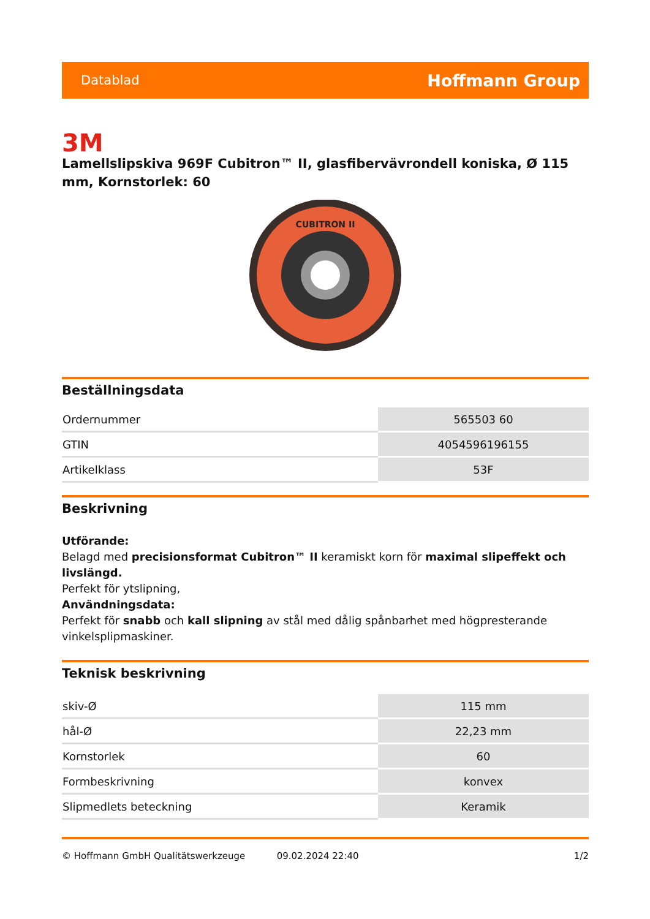Datablad Hoffmann Group
3M
Lamellslipskiva 969F Cubitron™ II, glasfibervävrondell koniska, Ø 115 mm, Kornstorlek: 60
CUBITRON II
Beställningsdata
| Ordernummer | 565503 60 |
| GTIN | 4054596196155 |
| Artikelklass | 53F |
Beskrivning
Utförande:
Belagd med precisionsformat Cubitron™ II keramiskt korn för maximal slipeffekt och livslängd.
Perfekt för ytslipning,
Användningsdata:
Perfekt för snabb och kall slipning av stål med dålig spånbarhet med högpresterande vinkelsplipmaskiner.
Teknisk beskrivning
| skiv-Ø | 115 mm |
| hål-Ø | 22,23 mm |
| Kornstorlek | 60 |
| Formbeskrivning | konvex |
| Slipmedlets beteckning | Keramik |
© Hoffmann GmbH Qualitätswerkzeuge 09.02.2024 22:40 1/2